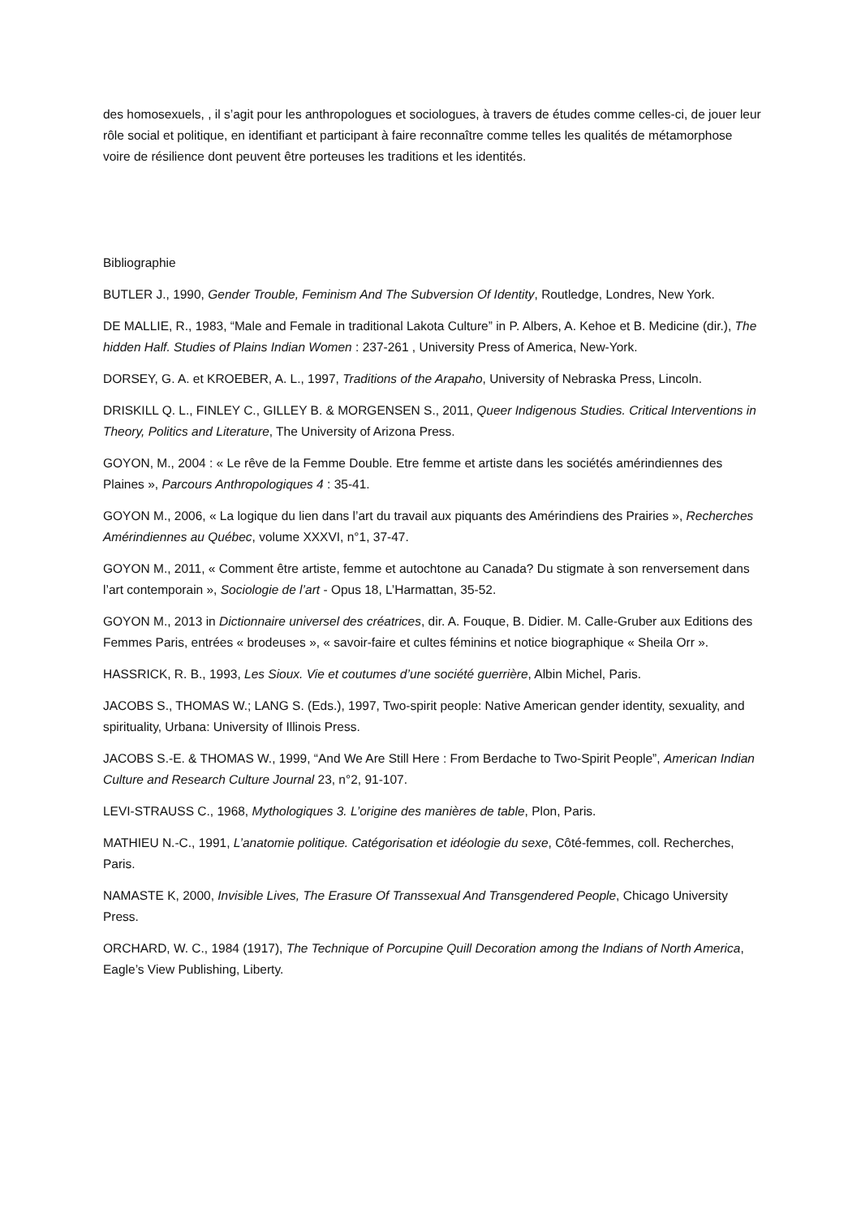des homosexuels, , il s’agit pour les anthropologues et sociologues, à travers de études comme celles-ci, de jouer leur rôle social et politique, en identifiant et participant à faire reconnaître comme telles les qualités de métamorphose voire de résilience dont peuvent être porteuses les traditions et les identités.
Bibliographie
BUTLER J., 1990, Gender Trouble, Feminism And The Subversion Of Identity, Routledge, Londres, New York.
DE MALLIE, R., 1983, “Male and Female in traditional Lakota Culture” in P. Albers, A. Kehoe et B. Medicine (dir.), The hidden Half. Studies of Plains Indian Women : 237-261 , University Press of America, New-York.
DORSEY, G. A. et KROEBER, A. L., 1997, Traditions of the Arapaho, University of Nebraska Press, Lincoln.
DRISKILL Q. L., FINLEY C., GILLEY B. & MORGENSEN S., 2011, Queer Indigenous Studies. Critical Interventions in Theory, Politics and Literature, The University of Arizona Press.
GOYON, M., 2004 : « Le rêve de la Femme Double. Etre femme et artiste dans les sociétés amérindiennes des Plaines », Parcours Anthropologiques 4 : 35-41.
GOYON M., 2006, « La logique du lien dans l’art du travail aux piquants des Amérindiens des Prairies », Recherches Amérindiennes au Québec, volume XXXVI, n°1, 37-47.
GOYON M., 2011, « Comment être artiste, femme et autochtone au Canada? Du stigmate à son renversement dans l’art contemporain », Sociologie de l’art - Opus 18, L’Harmattan, 35-52.
GOYON M., 2013 in Dictionnaire universel des créatrices, dir. A. Fouque, B. Didier. M. Calle-Gruber aux Editions des Femmes Paris, entrées « brodeuses », « savoir-faire et cultes féminins et notice biographique « Sheila Orr ».
HASSRICK, R. B., 1993, Les Sioux. Vie et coutumes d’une société guerrière, Albin Michel, Paris.
JACOBS S., THOMAS W.; LANG S. (Eds.), 1997, Two-spirit people: Native American gender identity, sexuality, and spirituality, Urbana: University of Illinois Press.
JACOBS S.-E. & THOMAS W., 1999, “And We Are Still Here : From Berdache to Two-Spirit People”, American Indian Culture and Research Culture Journal 23, n°2, 91-107.
LEVI-STRAUSS C., 1968, Mythologiques 3. L’origine des manières de table, Plon, Paris.
MATHIEU N.-C., 1991, L’anatomie politique. Catégorisation et idéologie du sexe, Côté-femmes, coll. Recherches, Paris.
NAMASTE K, 2000, Invisible Lives, The Erasure Of Transsexual And Transgendered People, Chicago University Press.
ORCHARD, W. C., 1984 (1917), The Technique of Porcupine Quill Decoration among the Indians of North America, Eagle’s View Publishing, Liberty.